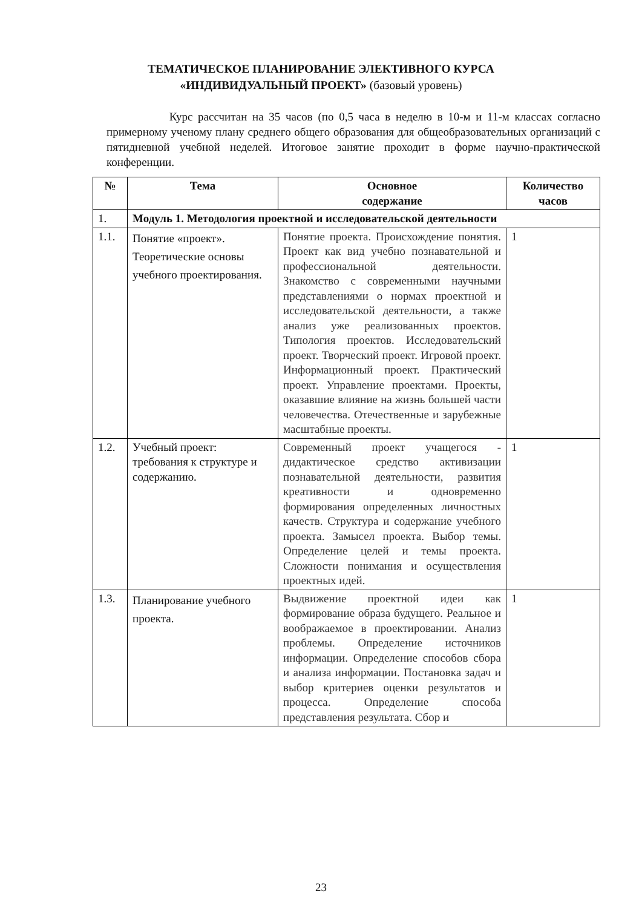ТЕМАТИЧЕСКОЕ ПЛАНИРОВАНИЕ ЭЛЕКТИВНОГО КУРСА
«ИНДИВИДУАЛЬНЫЙ ПРОЕКТ» (базовый уровень)
Курс рассчитан на 35 часов (по 0,5 часа в неделю в 10-м и 11-м классах согласно примерному ученому плану среднего общего образования для общеобразовательных организаций с пятидневной учебной неделей. Итоговое занятие проходит в форме научно-практической конференции.
| № | Тема | Основное содержание | Количество часов |
| --- | --- | --- | --- |
| 1. | Модуль 1. Методология проектной и исследовательской деятельности | | |
| 1.1. | Понятие «проект». Теоретические основы учебного проектирования. | Понятие проекта. Происхождение понятия. Проект как вид учебно познавательной и профессиональной деятельности. Знакомство с современными научными представлениями о нормах проектной и исследовательской деятельности, а также анализ уже реализованных проектов. Типология проектов. Исследовательский проект. Творческий проект. Игровой проект. Информационный проект. Практический проект. Управление проектами. Проекты, оказавшие влияние на жизнь большей части человечества. Отечественные и зарубежные масштабные проекты. | 1 |
| 1.2. | Учебный проект: требования к структуре и содержанию. | Современный проект учащегося - дидактическое средство активизации познавательной деятельности, развития креативности и одновременно формирования определенных личностных качеств. Структура и содержание учебного проекта. Замысел проекта. Выбор темы. Определение целей и темы проекта. Сложности понимания и осуществления проектных идей. | 1 |
| 1.3. | Планирование учебного проекта. | Выдвижение проектной идеи как формирование образа будущего. Реальное и воображаемое в проектировании. Анализ проблемы. Определение источников информации. Определение способов сбора и анализа информации. Постановка задач и выбор критериев оценки результатов и процесса. Определение способа представления результата. Сбор и | 1 |
23